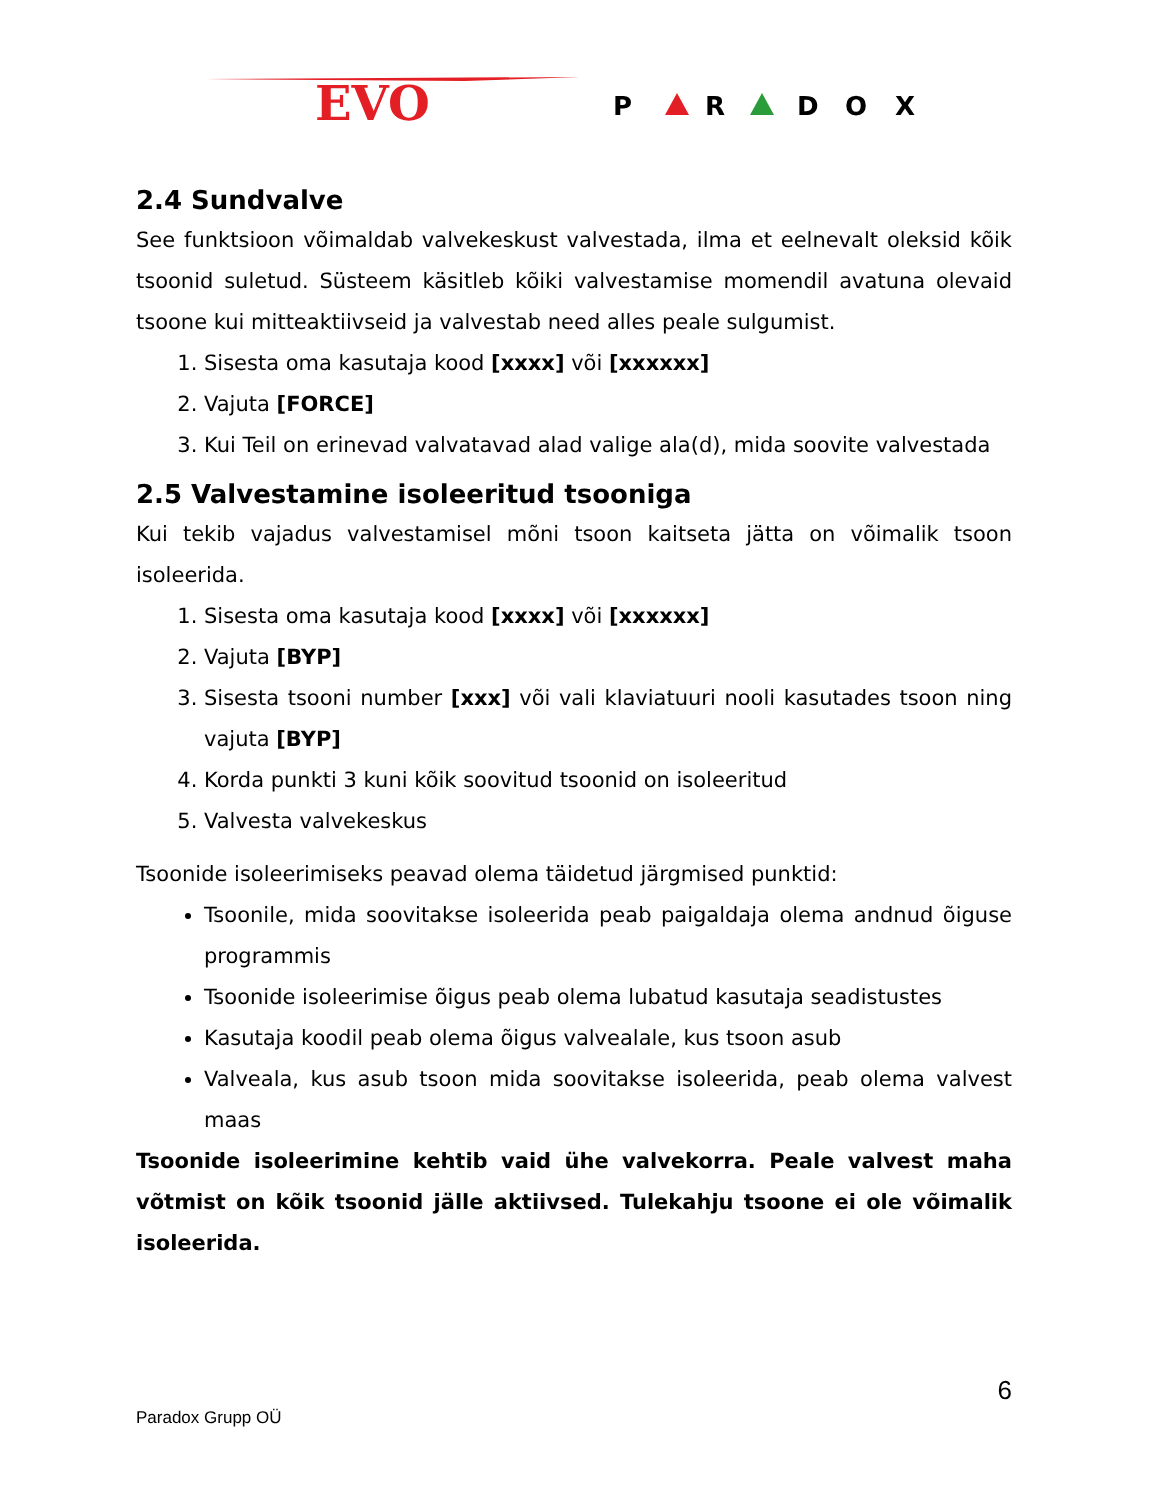EVO
P
R
D
O
X
2.4 Sundvalve
See funktsioon võimaldab valvekeskust valvestada, ilma et eelnevalt oleksid kõik tsoonid suletud. Süsteem käsitleb kõiki valvestamise momendil avatuna olevaid tsoone kui mitteaktiivseid ja valvestab need alles peale sulgumist.
1. Sisesta oma kasutaja kood [xxxx] või [xxxxxx]
2. Vajuta [FORCE]
3. Kui Teil on erinevad valvatavad alad valige ala(d), mida soovite valvestada
2.5 Valvestamine isoleeritud tsooniga
Kui tekib vajadus valvestamisel mõni tsoon kaitseta jätta on võimalik tsoon isoleerida.
1. Sisesta oma kasutaja kood [xxxx] või [xxxxxx]
2. Vajuta [BYP]
3. Sisesta tsooni number [xxx] või vali klaviatuuri nooli kasutades tsoon ning vajuta [BYP]
4. Korda punkti 3 kuni kõik soovitud tsoonid on isoleeritud
5. Valvesta valvekeskus
Tsoonide isoleerimiseks peavad olema täidetud järgmised punktid:
Tsoonile, mida soovitakse isoleerida peab paigaldaja olema andnud õiguse programmis
Tsoonide isoleerimise õigus peab olema lubatud kasutaja seadistustes
Kasutaja koodil peab olema õigus valvealale, kus tsoon asub
Valveala, kus asub tsoon mida soovitakse isoleerida, peab olema valvest maas
Tsoonide isoleerimine kehtib vaid ühe valvekorra. Peale valvest maha võtmist on kõik tsoonid jälle aktiivsed. Tulekahju tsoone ei ole võimalik isoleerida.
6
Paradox Grupp OÜ